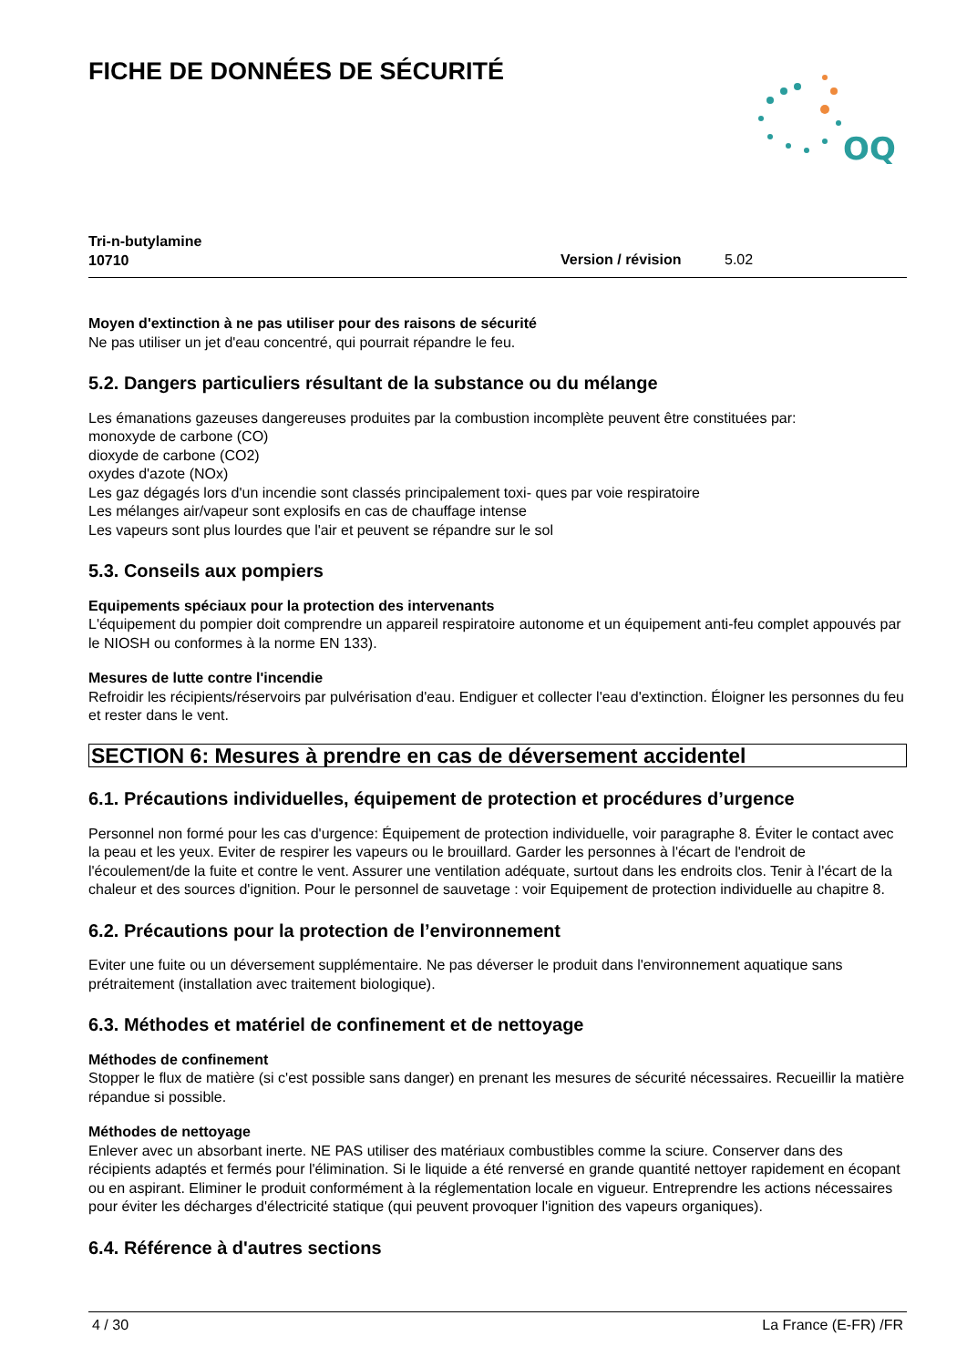FICHE DE DONNÉES DE SÉCURITÉ
OQ
Tri-n-butylamine
10710
Version / révision 5.02
Moyen d'extinction à ne pas utiliser pour des raisons de sécurité
Ne pas utiliser un jet d'eau concentré, qui pourrait répandre le feu.
5.2. Dangers particuliers résultant de la substance ou du mélange
Les émanations gazeuses dangereuses produites par la combustion incomplète peuvent être constituées par:
monoxyde de carbone (CO)
dioxyde de carbone (CO2)
oxydes d'azote (NOx)
Les gaz dégagés lors d'un incendie sont classés principalement toxi- ques par voie respiratoire
Les mélanges air/vapeur sont explosifs en cas de chauffage intense
Les vapeurs sont plus lourdes que l'air et peuvent se répandre sur le sol
5.3. Conseils aux pompiers
Equipements spéciaux pour la protection des intervenants
L'équipement du pompier doit comprendre un appareil respiratoire autonome et un équipement anti-feu complet appouvés par le NIOSH ou conformes à la norme EN 133).
Mesures de lutte contre l'incendie
Refroidir les récipients/réservoirs par pulvérisation d'eau. Endiguer et collecter l'eau d'extinction. Éloigner les personnes du feu et rester dans le vent.
SECTION 6: Mesures à prendre en cas de déversement accidentel
6.1. Précautions individuelles, équipement de protection et procédures d’urgence
Personnel non formé pour les cas d'urgence: Équipement de protection individuelle, voir paragraphe 8. Éviter le contact avec la peau et les yeux. Eviter de respirer les vapeurs ou le brouillard. Garder les personnes à l'écart de l'endroit de l'écoulement/de la fuite et contre le vent. Assurer une ventilation adéquate, surtout dans les endroits clos. Tenir à l'écart de la chaleur et des sources d'ignition. Pour le personnel de sauvetage : voir Equipement de protection individuelle au chapitre 8.
6.2. Précautions pour la protection de l’environnement
Eviter une fuite ou un déversement supplémentaire. Ne pas déverser le produit dans l'environnement aquatique sans prétraitement (installation avec traitement biologique).
6.3. Méthodes et matériel de confinement et de nettoyage
Méthodes de confinement
Stopper le flux de matière (si c'est possible sans danger) en prenant les mesures de sécurité nécessaires. Recueillir la matière répandue si possible.
Méthodes de nettoyage
Enlever avec un absorbant inerte. NE PAS utiliser des matériaux combustibles comme la sciure. Conserver dans des récipients adaptés et fermés pour l'élimination. Si le liquide a été renversé en grande quantité nettoyer rapidement en écopant ou en aspirant. Eliminer le produit conformément à la réglementation locale en vigueur. Entreprendre les actions nécessaires pour éviter les décharges d'électricité statique (qui peuvent provoquer l'ignition des vapeurs organiques).
6.4. Référence à d'autres sections
4 / 30 La France (E-FR) /FR